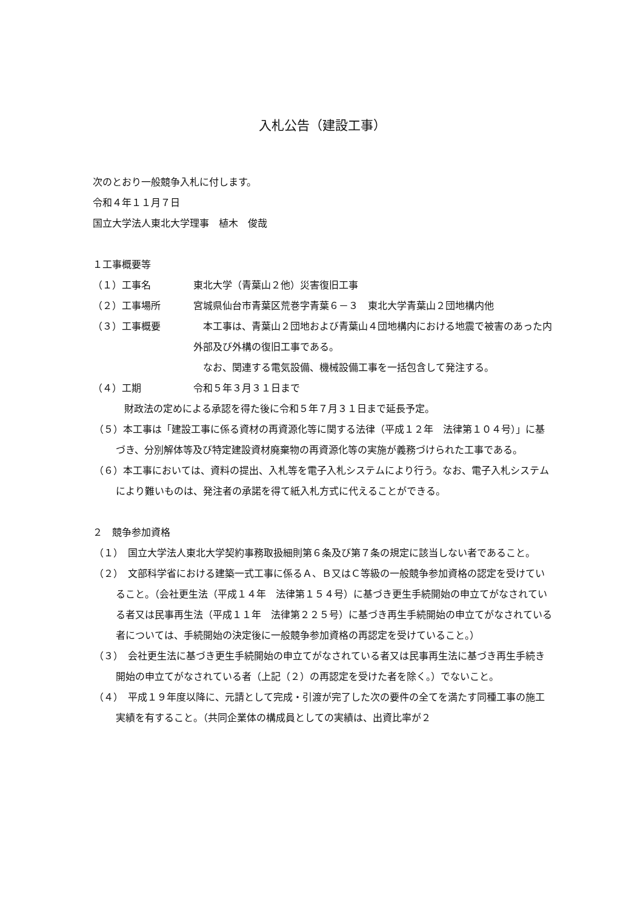入札公告（建設工事）
次のとおり一般競争入札に付します。
令和４年１１月７日
国立大学法人東北大学理事　植木　俊哉
１工事概要等
（１）工事名 東北大学（青葉山２他）災害復旧工事
（２）工事場所 宮城県仙台市青葉区荒巻字青葉６－３　東北大学青葉山２団地構内他
（３）工事概要 　本工事は、青葉山２団地および青葉山４団地構内における地震で被害のあった内外部及び外構の復旧工事である。
　なお、関連する電気設備、機械設備工事を一括包含して発注する。
（４）工期 令和５年３月３１日まで
財政法の定めによる承認を得た後に令和５年７月３１日まで延長予定。
（５）本工事は「建設工事に係る資材の再資源化等に関する法律（平成１２年　法律第１０４号）」に基づき、分別解体等及び特定建設資材廃棄物の再資源化等の実施が義務づけられた工事である。
（６）本工事においては、資料の提出、入札等を電子入札システムにより行う。なお、電子入札システムにより難いものは、発注者の承諾を得て紙入札方式に代えることができる。
２　競争参加資格
（１）　国立大学法人東北大学契約事務取扱細則第６条及び第７条の規定に該当しない者であること。
（２）　文部科学省における建築一式工事に係るＡ、Ｂ又はＣ等級の一般競争参加資格の認定を受けていること。（会社更生法（平成１４年　法律第１５４号）に基づき更生手続開始の申立てがなされている者又は民事再生法（平成１１年　法律第２２５号）に基づき再生手続開始の申立てがなされている者については、手続開始の決定後に一般競争参加資格の再認定を受けていること。）
（３）　会社更生法に基づき更生手続開始の申立てがなされている者又は民事再生法に基づき再生手続き開始の申立てがなされている者（上記（２）の再認定を受けた者を除く。）でないこと。
（４）　平成１９年度以降に、元請として完成・引渡が完了した次の要件の全てを満たす同種工事の施工実績を有すること。（共同企業体の構成員としての実績は、出資比率が２